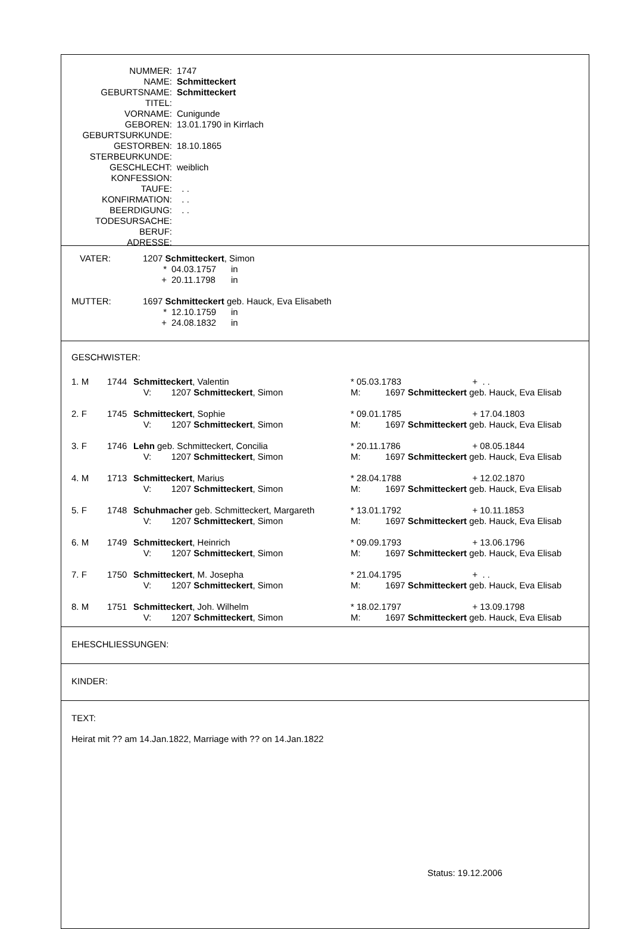| NUMMER: | 1747 |
| NAME: | Schmitteckert |
| GEBURTSNAME: | Schmitteckert |
| TITEL: | |
| VORNAME: | Cunigunde |
| GEBOREN: | 13.01.1790 in Kirrlach |
| GEBURTSURKUNDE: | |
| GESTORBEN: | 18.10.1865 |
| STERBEURKUNDE: | |
| GESCHLECHT: | weiblich |
| KONFESSION: | |
| TAUFE: | . . |
| KONFIRMATION: | . . |
| BEERDIGUNG: | . . |
| TODESURSACHE: | |
| BERUF: | |
| ADRESSE: | |
| VATER: | 1207 Schmitteckert , Simon | | |
| | * | 04.03.1757 | in |
| | + | 20.11.1798 | in |
| MUTTER: | 1697 Schmitteckert geb. Hauck, Eva Elisabeth | | |
| | * | 12.10.1759 | in |
| | + | 24.08.1832 | in |
GESCHWISTER:
| 1. M | 1744 | Schmitteckert , Valentin | * 05.03.1783 | + . . |
| | | V: 1207 Schmitteckert , Simon | M: 1697 Schmitteckert geb. Hauck, Eva Elisab | |
| 2. F | 1745 | Schmitteckert , Sophie | * 09.01.1785 | + 17.04.1803 |
| | | V: 1207 Schmitteckert , Simon | M: 1697 Schmitteckert geb. Hauck, Eva Elisab | |
| 3. F | 1746 | Lehn geb. Schmitteckert, Concilia | * 20.11.1786 | + 08.05.1844 |
| | | V: 1207 Schmitteckert , Simon | M: 1697 Schmitteckert geb. Hauck, Eva Elisab | |
| 4. M | 1713 | Schmitteckert , Marius | * 28.04.1788 | + 12.02.1870 |
| | | V: 1207 Schmitteckert , Simon | M: 1697 Schmitteckert geb. Hauck, Eva Elisab | |
| 5. F | 1748 | Schuhmacher geb. Schmitteckert, Margareth | * 13.01.1792 | + 10.11.1853 |
| | | V: 1207 Schmitteckert , Simon | M: 1697 Schmitteckert geb. Hauck, Eva Elisab | |
| 6. M | 1749 | Schmitteckert , Heinrich | * 09.09.1793 | + 13.06.1796 |
| | | V: 1207 Schmitteckert , Simon | M: 1697 Schmitteckert geb. Hauck, Eva Elisab | |
| 7. F | 1750 | Schmitteckert , M. Josepha | * 21.04.1795 | + . . |
| | | V: 1207 Schmitteckert , Simon | M: 1697 Schmitteckert geb. Hauck, Eva Elisab | |
| 8. M | 1751 | Schmitteckert , Joh. Wilhelm | * 18.02.1797 | + 13.09.1798 |
| | | V: 1207 Schmitteckert , Simon | M: 1697 Schmitteckert geb. Hauck, Eva Elisab | |
EHESCHLIESSUNGEN:
KINDER:
TEXT:
Heirat mit ?? am 14.Jan.1822, Marriage with ?? on 14.Jan.1822
Status: 19.12.2006